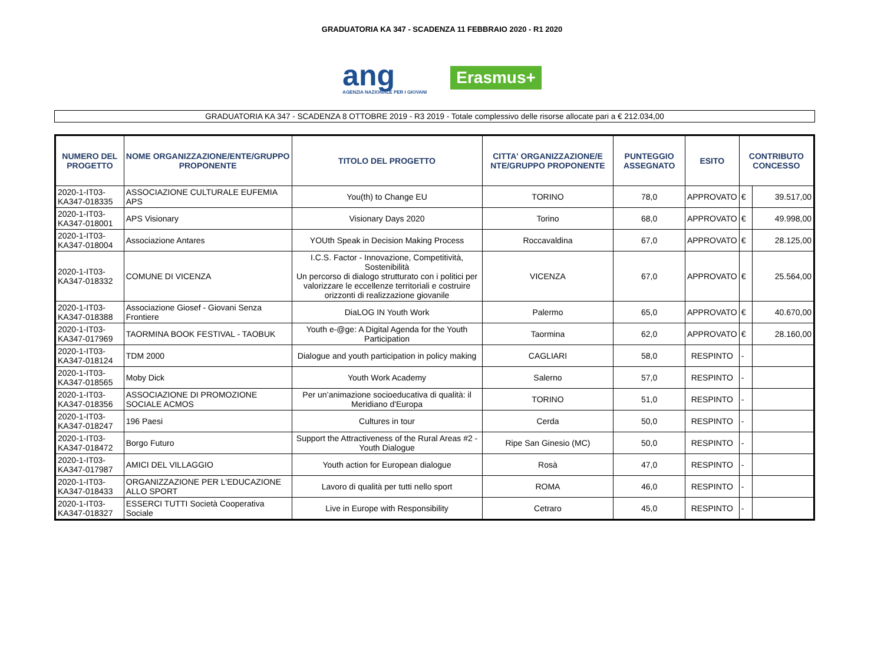GRADUATORIA KA 347 - SCADENZA 11 FEBBRAIO 2020 - R1 2020
ang
AGENZIA NAZIONALE PER I GIOVANI
Erasmus+
GRADUATORIA KA 347 - SCADENZA 8 OTTOBRE 2019 - R3 2019 - Totale complessivo delle risorse allocate pari a € 212.034,00
| NUMERO DEL PROGETTO | NOME ORGANIZZAZIONE/ENTE/GRUPPO PROPONENTE | TITOLO DEL PROGETTO | CITTA' ORGANIZZAZIONE/E NTE/GRUPPO PROPONENTE | PUNTEGGIO ASSEGNATO | ESITO | CONTRIBUTO CONCESSO | |
| --- | --- | --- | --- | --- | --- | --- | --- |
| 2020-1-IT03-KA347-018335 | ASSOCIAZIONE CULTURALE EUFEMIA APS | You(th) to Change EU | TORINO | 78,0 | APPROVATO | € | 39.517,00 |
| 2020-1-IT03-KA347-018001 | APS Visionary | Visionary Days 2020 | Torino | 68,0 | APPROVATO | € | 49.998,00 |
| 2020-1-IT03-KA347-018004 | Associazione Antares | YOUth Speak in Decision Making Process | Roccavaldina | 67,0 | APPROVATO | € | 28.125,00 |
| 2020-1-IT03-KA347-018332 | COMUNE DI VICENZA | I.C.S. Factor - Innovazione, Competitività, Sostenibilità Un percorso di dialogo strutturato con i politici per valorizzare le eccellenze territoriali e costruire orizzonti di realizzazione giovanile | VICENZA | 67,0 | APPROVATO | € | 25.564,00 |
| 2020-1-IT03-KA347-018388 | Associazione Giosef - Giovani Senza Frontiere | DiaLOG IN Youth Work | Palermo | 65,0 | APPROVATO | € | 40.670,00 |
| 2020-1-IT03-KA347-017969 | TAORMINA BOOK FESTIVAL - TAOBUK | Youth e-@ge: A Digital Agenda for the Youth Participation | Taormina | 62,0 | APPROVATO | € | 28.160,00 |
| 2020-1-IT03-KA347-018124 | TDM 2000 | Dialogue and youth participation in policy making | CAGLIARI | 58,0 | RESPINTO | - | |
| 2020-1-IT03-KA347-018565 | Moby Dick | Youth Work Academy | Salerno | 57,0 | RESPINTO | - | |
| 2020-1-IT03-KA347-018356 | ASSOCIAZIONE DI PROMOZIONE SOCIALE ACMOS | Per un’animazione socioeducativa di qualità: il Meridiano d'Europa | TORINO | 51,0 | RESPINTO | - | |
| 2020-1-IT03-KA347-018247 | 196 Paesi | Cultures in tour | Cerda | 50,0 | RESPINTO | - | |
| 2020-1-IT03-KA347-018472 | Borgo Futuro | Support the Attractiveness of the Rural Areas #2 - Youth Dialogue | Ripe San Ginesio (MC) | 50,0 | RESPINTO | - | |
| 2020-1-IT03-KA347-017987 | AMICI DEL VILLAGGIO | Youth action for European dialogue | Rosà | 47,0 | RESPINTO | - | |
| 2020-1-IT03-KA347-018433 | ORGANIZZAZIONE PER L'EDUCAZIONE ALLO SPORT | Lavoro di qualità per tutti nello sport | ROMA | 46,0 | RESPINTO | - | |
| 2020-1-IT03-KA347-018327 | ESSERCI TUTTI Società Cooperativa Sociale | Live in Europe with Responsibility | Cetraro | 45,0 | RESPINTO | - | |